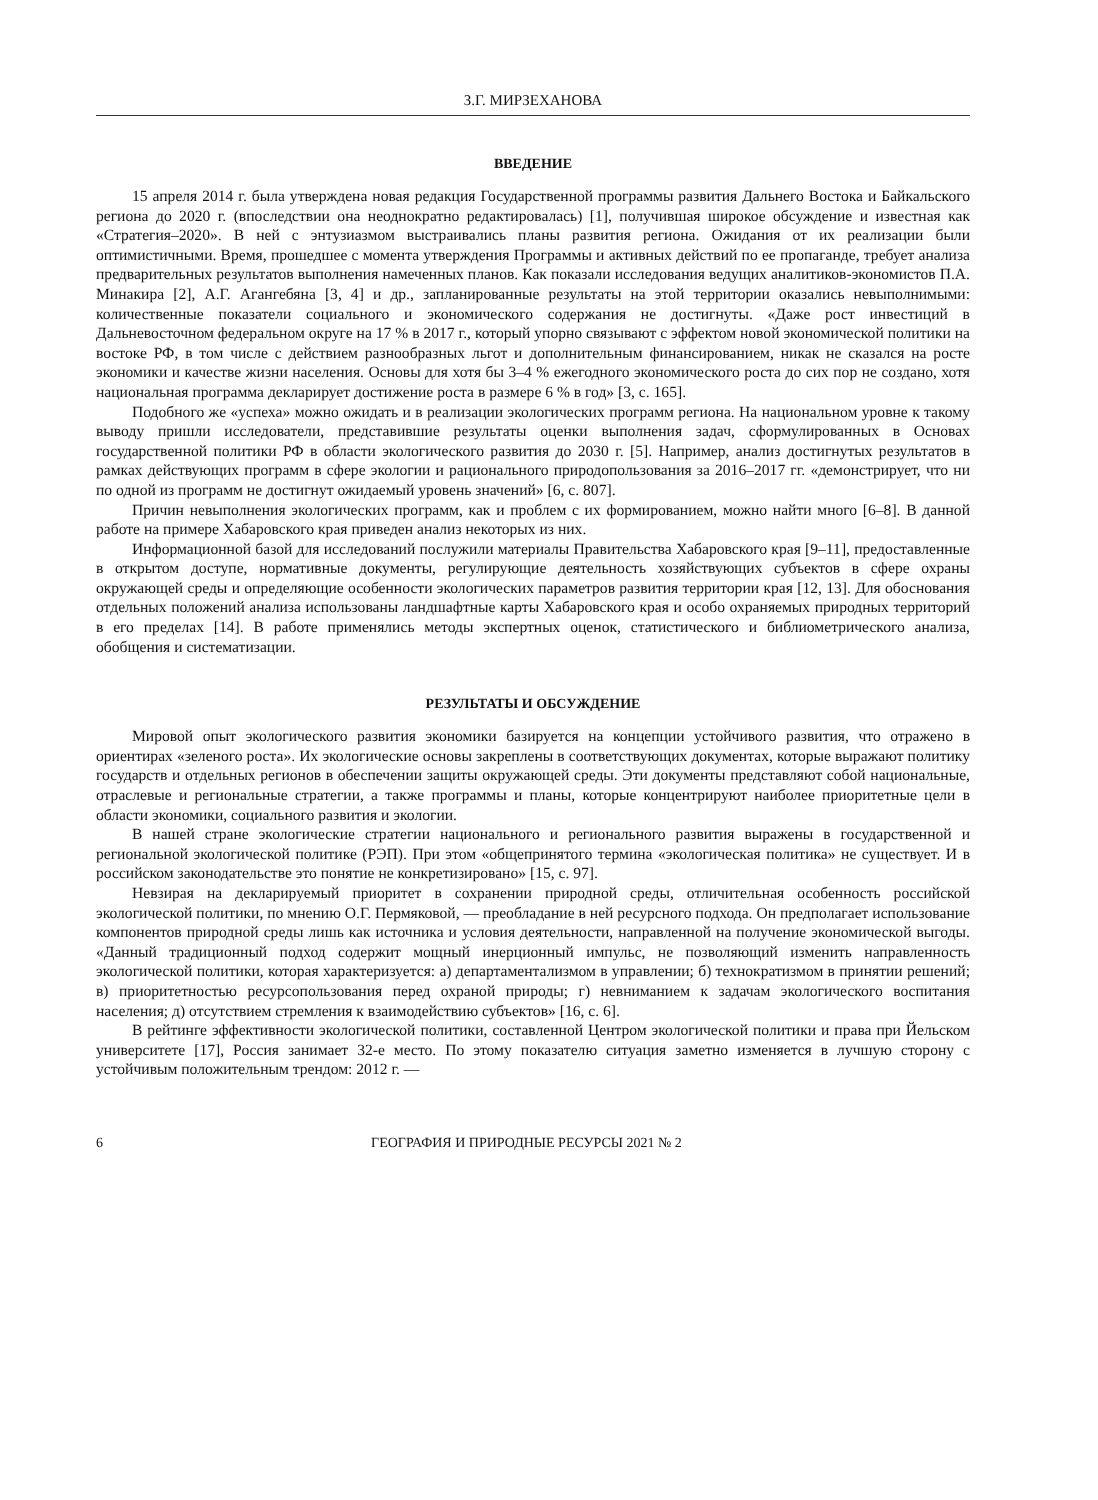З.Г. МИРЗЕХАНОВА
ВВЕДЕНИЕ
15 апреля 2014 г. была утверждена новая редакция Государственной программы развития Дальнего Востока и Байкальского региона до 2020 г. (впоследствии она неоднократно редактировалась) [1], получившая широкое обсуждение и известная как «Стратегия–2020». В ней с энтузиазмом выстраивались планы развития региона. Ожидания от их реализации были оптимистичными. Время, прошедшее с момента утверждения Программы и активных действий по ее пропаганде, требует анализа предварительных результатов выполнения намеченных планов. Как показали исследования ведущих аналитиков-экономистов П.А. Минакира [2], А.Г. Аганге­бяна [3, 4] и др., запланированные результаты на этой территории оказались невыполнимыми: количественные показатели социального и экономического содержания не достигнуты. «Даже рост инвестиций в Дальневосточном федеральном округе на 17 % в 2017 г., который упорно связывают с эффектом новой экономической политики на востоке РФ, в том числе с действием разнообразных льгот и дополнительным финансированием, никак не сказался на росте экономики и качестве жизни населения. Основы для хотя бы 3–4 % ежегодного экономического роста до сих пор не создано, хотя национальная программа декларирует достижение роста в размере 6 % в год» [3, с. 165].
Подобного же «успеха» можно ожидать и в реализации экологических программ региона. На национальном уровне к такому выводу пришли исследователи, представившие результаты оценки выполнения задач, сформулированных в Основах государственной политики РФ в области экологического развития до 2030 г. [5]. Например, анализ достигнутых результатов в рамках действующих программ в сфере экологии и рационального природопользования за 2016–2017 гг. «демонстрирует, что ни по одной из программ не достигнут ожидаемый уровень значений» [6, с. 807].
Причин невыполнения экологических программ, как и проблем с их формированием, можно найти много [6–8]. В данной работе на примере Хабаровского края приведен анализ некоторых из них.
Информационной базой для исследований послужили материалы Правительства Хабаровского края [9–11], предоставленные в открытом доступе, нормативные документы, регулирующие деятельность хозяйствующих субъектов в сфере охраны окружающей среды и определяющие особенности экологических параметров развития территории края [12, 13]. Для обоснования отдельных положений анализа использованы ландшафтные карты Хабаровского края и особо охраняемых природных территорий в его пределах [14]. В работе применялись методы экспертных оценок, статистического и библиометрического анализа, обобщения и систематизации.
РЕЗУЛЬТАТЫ И ОБСУЖДЕНИЕ
Мировой опыт экологического развития экономики базируется на концепции устойчивого развития, что отражено в ориентирах «зеленого роста». Их экологические основы закреплены в соответствующих документах, которые выражают политику государств и отдельных регионов в обеспечении защиты окружающей среды. Эти документы представляют собой национальные, отраслевые и региональные стратегии, а также программы и планы, которые концентрируют наиболее приоритетные цели в области экономики, социального развития и экологии.
В нашей стране экологические стратегии национального и регионального развития выражены в государственной и региональной экологической политике (РЭП). При этом «общепринятого термина «экологическая политика» не существует. И в российском законодательстве это понятие не конкретизировано» [15, с. 97].
Невзирая на декларируемый приоритет в сохранении природной среды, отличительная особенность российской экологической политики, по мнению О.Г. Пермяковой, — преобладание в ней ресурсного подхода. Он предполагает использование компонентов природной среды лишь как источника и условия деятельности, направленной на получение экономической выгоды. «Данный традиционный подход содержит мощный инерционный импульс, не позволяющий изменить направленность экологической политики, которая характеризуется: а) департаментализмом в управлении; б) технократизмом в принятии решений; в) приоритетностью ресурсопользования перед охраной природы; г) невниманием к задачам экологического воспитания населения; д) отсутствием стремления к взаимодействию субъектов» [16, с. 6].
В рейтинге эффективности экологической политики, составленной Центром экологической политики и права при Йельском университете [17], Россия занимает 32-е место. По этому показателю ситуация заметно изменяется в лучшую сторону с устойчивым положительным трендом: 2012 г. —
6 ГЕОГРАФИЯ И ПРИРОДНЫЕ РЕСУРСЫ 2021 № 2